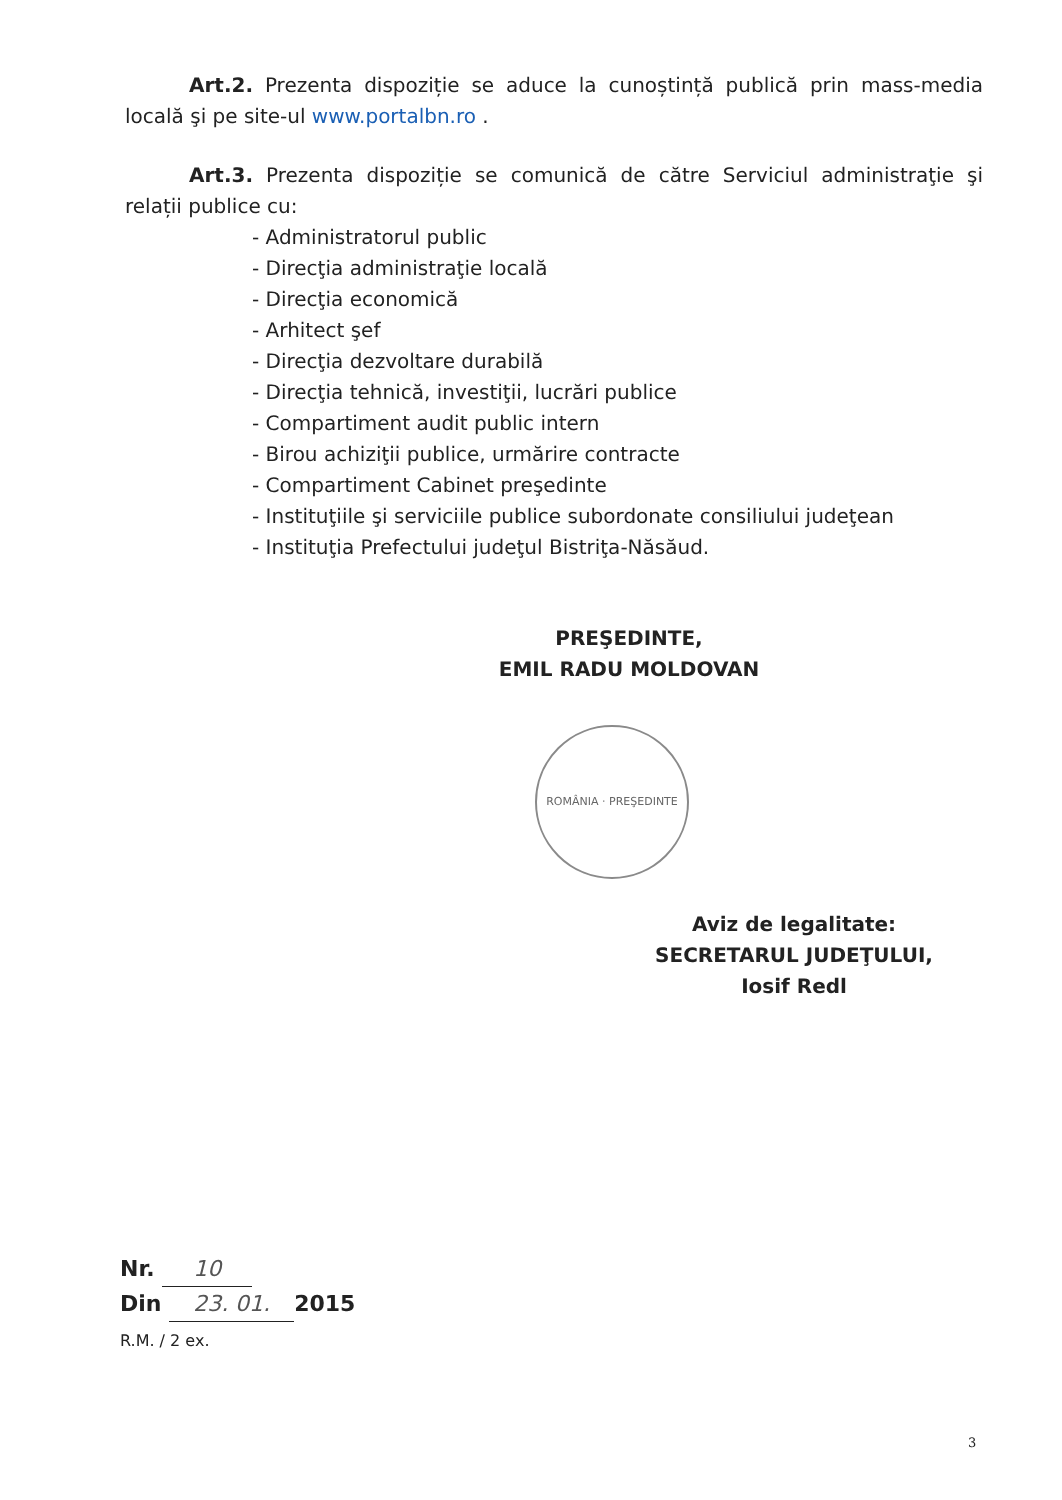Art.2. Prezenta dispoziție se aduce la cunoștință publică prin mass-media locală şi pe site-ul www.portalbn.ro .
Art.3. Prezenta dispoziție se comunică de către Serviciul administraţie şi relații publice cu:
- Administratorul public
- Direcţia administraţie locală
- Direcţia economică
- Arhitect şef
- Direcţia dezvoltare durabilă
- Direcţia tehnică, investiţii, lucrări publice
- Compartiment audit public intern
- Birou achiziţii publice, urmărire contracte
- Compartiment Cabinet preşedinte
- Instituţiile şi serviciile publice subordonate consiliului judeţean
- Instituţia Prefectului judeţul Bistriţa-Năsăud.
PREŞEDINTE,
EMIL RADU MOLDOVAN
ROMÂNIA · PREŞEDINTE
Aviz de legalitate:
SECRETARUL JUDEŢULUI,
Iosif Redl
Nr. 10
Din 23. 01. 2015
R.M. / 2 ex.
3